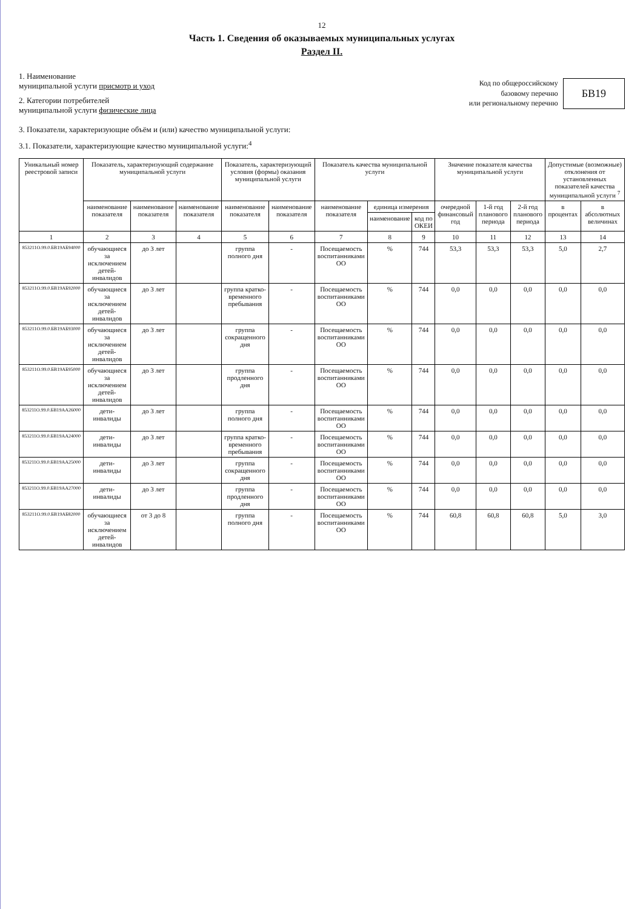12
Часть 1. Сведения об оказываемых муниципальных услугах
Раздел II.
1. Наименование
муниципальной услуги присмотр и уход
2. Категории потребителей
муниципальной услуги физические лица
Код по общероссийскому
базовому перечню
или региональному перечню
БВ19
3. Показатели, характеризующие объём и (или) качество муниципальной услуги:
3.1. Показатели, характеризующие качество муниципальной услуги:<sup>4</sup>
| Уникальный номер реестровой записи | Показатель, характеризующий содержание муниципальной услуги | | | Показатель, характеризующий условия (формы) оказания муниципальной услуги | | Показатель качества муниципальной услуги | | | Значение показателя качества муниципальной услуги | | | Допустимые (возможные) отклонения от установленных показателей качества муниципальной услуги <sup>7</sup> | |
| --- | --- | --- | --- | --- | --- | --- | --- | --- | --- | --- | --- | --- | --- |
| | наименование показателя | наименование показателя | наименование показателя | наименование показателя | наименование показателя | наименование показателя | единица измерения | | очередной финансовый год | 1-й год планового периода | 2-й год планового периода | в процентах | в абсолютных величинах |
| | | | | | | | наименование | код по ОКЕИ | | | | | |
| 1 | 2 | 3 | 4 | 5 | 6 | 7 | 8 | 9 | 10 | 11 | 12 | 13 | 14 |
| 853211О.99.0.БВ19АБ94000 | обучающиеся за исключением детей-инвалидов | до 3 лет | | группа полного дня | - | Посещаемость воспитанниками ОО | % | 744 | 53,3 | 53,3 | 53,3 | 5,0 | 2,7 |
| 853211О.99.0.БВ19АБ92000 | обучающиеся за исключением детей-инвалидов | до 3 лет | | группа кратко-временного пребывания | - | Посещаемость воспитанниками ОО | % | 744 | 0,0 | 0,0 | 0,0 | 0,0 | 0,0 |
| 853211О.99.0.БВ19АБ93000 | обучающиеся за исключением детей-инвалидов | до 3 лет | | группа сокращенного дня | - | Посещаемость воспитанниками ОО | % | 744 | 0,0 | 0,0 | 0,0 | 0,0 | 0,0 |
| 853211О.99.0.БВ19АБ95000 | обучающиеся за исключением детей-инвалидов | до 3 лет | | группа продленного дня | - | Посещаемость воспитанниками ОО | % | 744 | 0,0 | 0,0 | 0,0 | 0,0 | 0,0 |
| 853211О.99.0.БВ19АА26000 | дети-инвалиды | до 3 лет | | группа полного дня | - | Посещаемость воспитанниками ОО | % | 744 | 0,0 | 0,0 | 0,0 | 0,0 | 0,0 |
| 853211О.99.0.БВ19АА24000 | дети-инвалиды | до 3 лет | | группа кратко-временного пребывания | - | Посещаемость воспитанниками ОО | % | 744 | 0,0 | 0,0 | 0,0 | 0,0 | 0,0 |
| 853211О.99.0.БВ19АА25000 | дети-инвалиды | до 3 лет | | группа сокращенного дня | - | Посещаемость воспитанниками ОО | % | 744 | 0,0 | 0,0 | 0,0 | 0,0 | 0,0 |
| 853211О.99.0.БВ19АА27000 | дети-инвалиды | до 3 лет | | группа продленного дня | - | Посещаемость воспитанниками ОО | % | 744 | 0,0 | 0,0 | 0,0 | 0,0 | 0,0 |
| 853211О.99.0.БВ19АБ82000 | обучающиеся за исключением детей-инвалидов | от 3 до 8 | | группа полного дня | - | Посещаемость воспитанниками ОО | % | 744 | 60,8 | 60,8 | 60,8 | 5,0 | 3,0 |